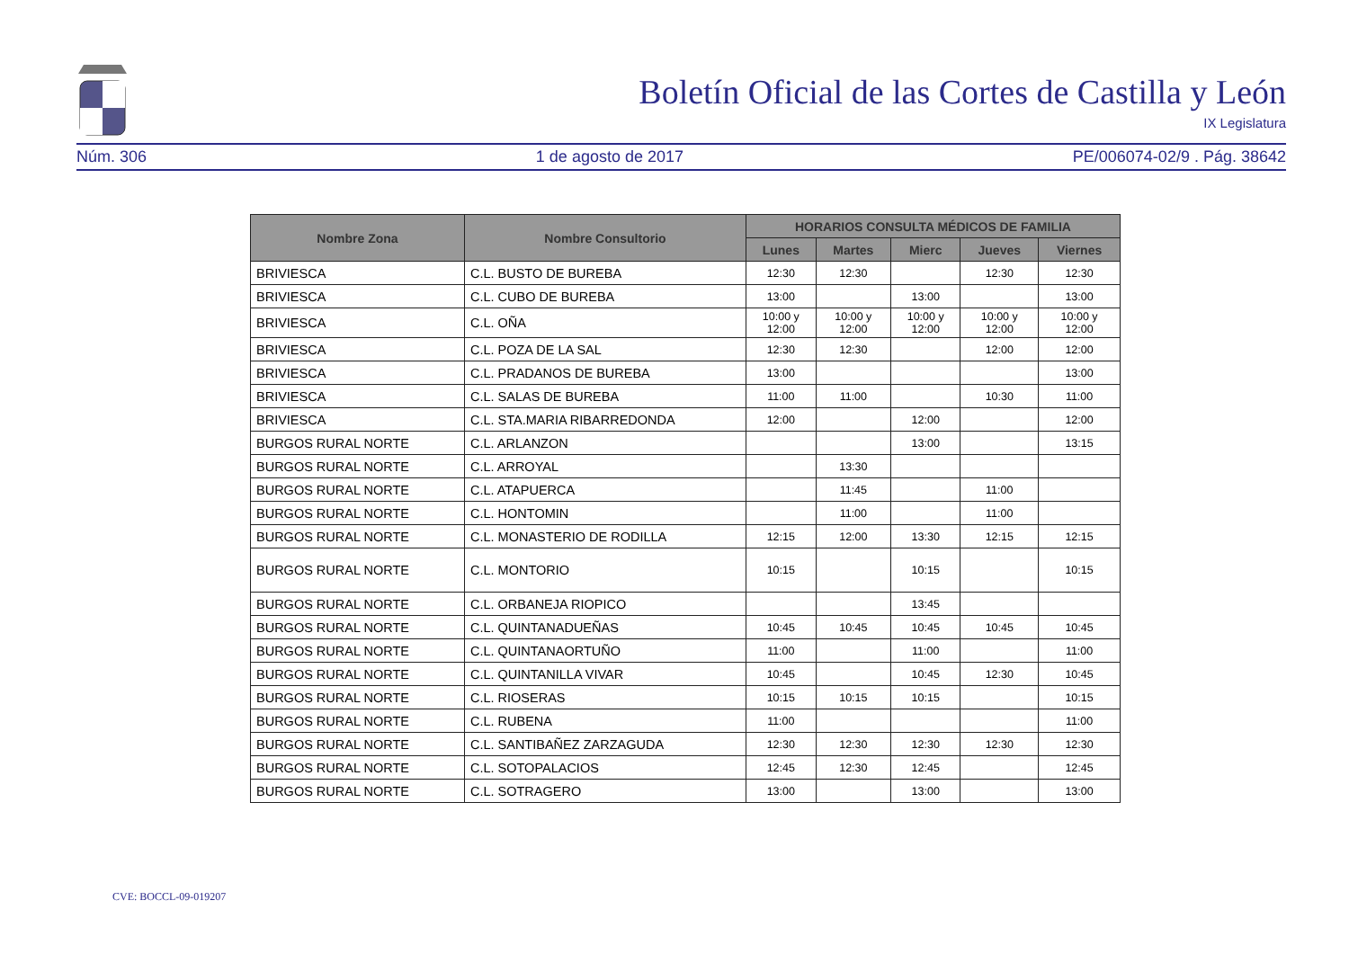Boletín Oficial de las Cortes de Castilla y León
IX Legislatura
Núm. 306 1 de agosto de 2017 PE/006074-02/9 . Pág. 38642
| Nombre Zona | Nombre Consultorio | HORARIOS CONSULTA MÉDICOS DE FAMILIA | | | | |
| --- | --- | --- | --- | --- | --- | --- |
| | | Lunes | Martes | Mierc | Jueves | Viernes |
| BRIVIESCA | C.L. BUSTO DE BUREBA | 12:30 | 12:30 | | 12:30 | 12:30 |
| BRIVIESCA | C.L. CUBO DE BUREBA | 13:00 | | 13:00 | | 13:00 |
| BRIVIESCA | C.L. OÑA | 10:00 y 12:00 | 10:00 y 12:00 | 10:00 y 12:00 | 10:00 y 12:00 | 10:00 y 12:00 |
| BRIVIESCA | C.L. POZA DE LA SAL | 12:30 | 12:30 | | 12:00 | 12:00 |
| BRIVIESCA | C.L. PRADANOS DE BUREBA | 13:00 | | | | 13:00 |
| BRIVIESCA | C.L. SALAS DE BUREBA | 11:00 | 11:00 | | 10:30 | 11:00 |
| BRIVIESCA | C.L. STA.MARIA RIBARREDONDA | 12:00 | | 12:00 | | 12:00 |
| BURGOS RURAL NORTE | C.L. ARLANZON | | | 13:00 | | 13:15 |
| BURGOS RURAL NORTE | C.L. ARROYAL | | 13:30 | | | |
| BURGOS RURAL NORTE | C.L. ATAPUERCA | | 11:45 | | 11:00 | |
| BURGOS RURAL NORTE | C.L. HONTOMIN | | 11:00 | | 11:00 | |
| BURGOS RURAL NORTE | C.L. MONASTERIO DE RODILLA | 12:15 | 12:00 | 13:30 | 12:15 | 12:15 |
| BURGOS RURAL NORTE | C.L. MONTORIO | 10:15 | | 10:15 | | 10:15 |
| BURGOS RURAL NORTE | C.L. ORBANEJA RIOPICO | | | 13:45 | | |
| BURGOS RURAL NORTE | C.L. QUINTANADUEÑAS | 10:45 | 10:45 | 10:45 | 10:45 | 10:45 |
| BURGOS RURAL NORTE | C.L. QUINTANAORTUÑO | 11:00 | | 11:00 | | 11:00 |
| BURGOS RURAL NORTE | C.L. QUINTANILLA VIVAR | 10:45 | | 10:45 | 12:30 | 10:45 |
| BURGOS RURAL NORTE | C.L. RIOSERAS | 10:15 | 10:15 | 10:15 | | 10:15 |
| BURGOS RURAL NORTE | C.L. RUBENA | 11:00 | | | | 11:00 |
| BURGOS RURAL NORTE | C.L. SANTIBAÑEZ ZARZAGUDA | 12:30 | 12:30 | 12:30 | 12:30 | 12:30 |
| BURGOS RURAL NORTE | C.L. SOTOPALACIOS | 12:45 | 12:30 | 12:45 | | 12:45 |
| BURGOS RURAL NORTE | C.L. SOTRAGERO | 13:00 | | 13:00 | | 13:00 |
CVE: BOCCL-09-019207